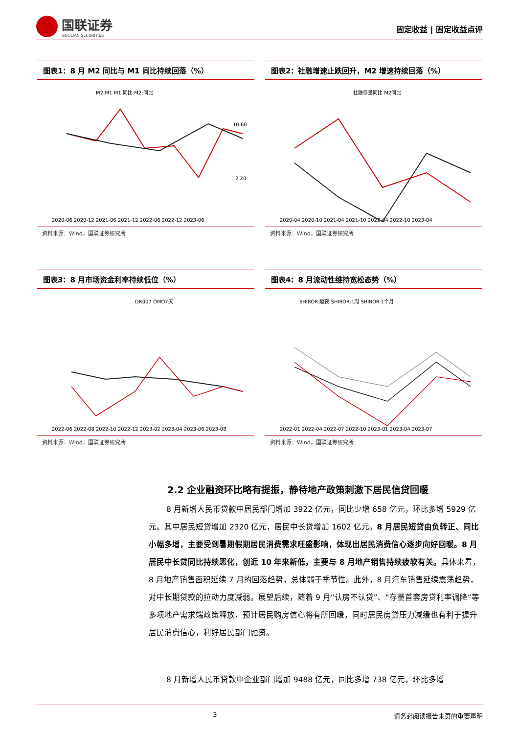国联证券
GUOLIAN SECURITIES
固定收益 | 固定收益点评
图表1：8 月 M2 同比与 M1 同比持续回落（%）
M2-M1 M1:同比 M2:同比
10.60
2.20
2020-06 2020-12 2021-06 2021-12 2022-06 2022-12 2023-06
资料来源：Wind，国联证券研究所
图表2：社融增速止跌回升，M2 增速持续回落（%）
社融存量同比 M2同比
2020-04 2020-10 2021-04 2021-10 2022-04 2022-10 2023-04
资料来源：Wind，国联证券研究所
图表3：8 月市场资金利率持续低位（%）
DR007 OMO7天
2022-06 2022-08 2022-10 2022-12 2023-02 2023-04 2023-06 2023-08
资料来源：Wind，国联证券研究所
图表4：8 月流动性维持宽松态势（%）
SHIBOR:隔夜 SHIBOR:1周 SHIBOR:1个月
2022-01 2022-04 2022-07 2022-10 2023-01 2023-04 2023-07
资料来源：Wind，国联证券研究所
2.2 企业融资环比略有提振，静待地产政策刺激下居民信贷回暖
8 月新增人民币贷款中居民部门增加 3922 亿元，同比少增 658 亿元，环比多增 5929 亿元。其中居民短贷增加 2320 亿元，居民中长贷增加 1602 亿元。8 月居民短贷由负转正、同比小幅多增，主要受到暑期假期居民消费需求旺盛影响，体现出居民消费信心逐步向好回暖。8 月居民中长贷同比持续恶化，创近 10 年来新低，主要与 8 月地产销售持续疲软有关。具体来看，8 月地产销售面积延续 7 月的回落趋势，总体弱于季节性。此外，8 月汽车销售延续震荡趋势，对中长期贷款的拉动力度减弱。展望后续，随着 9 月“认房不认贷”、“存量首套房贷利率调降”等多项地产需求端政策释放，预计居民购房信心将有所回暖，同时居民房贷压力减缓也有利于提升居民消费信心，利好居民部门融资。
8 月新增人民币贷款中企业部门增加 9488 亿元，同比多增 738 亿元，环比多增
3 请务必阅读报告末页的重要声明